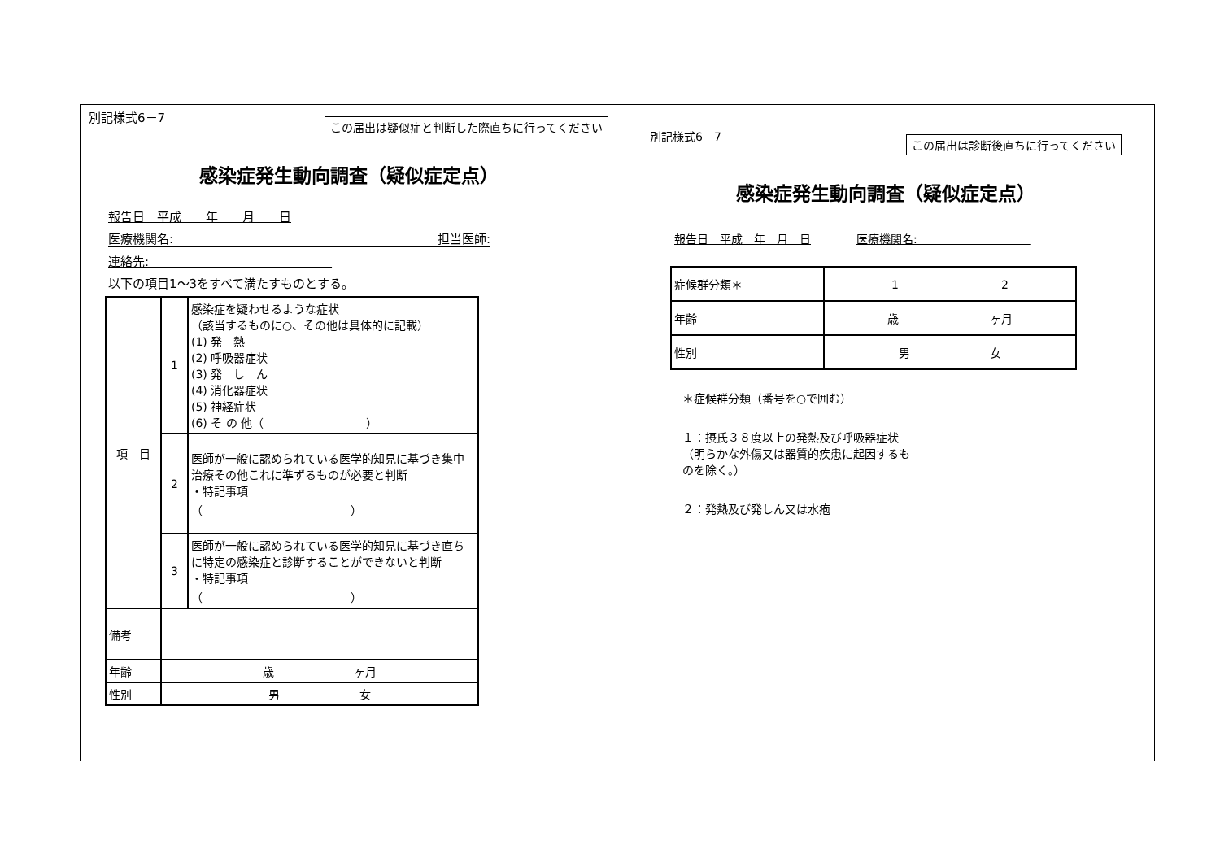別記様式6－7 この届出は疑似症と判断した際直ちに行ってください
感染症発生動向調査（疑似症定点）
報告日　平成　　年　　月　　日
医療機関名: 担当医師:
連絡先:　　　　　　　　　　　　　　　
以下の項目1～3をすべて満たすものとする。
| 項 目 | 1 | 感染症を疑わせるような症状 （該当するものに○、その他は具体的に記載） (1) 発 熱 (2) 呼吸器症状 (3) 発 し ん (4) 消化器症状 (5) 神経症状 (6) そ の 他（ ） |
| | 2 | 医師が一般に認められている医学的知見に基づき集中治療その他これに準ずるものが必要と判断 ・特記事項 （ ） |
| | 3 | 医師が一般に認められている医学的知見に基づき直ちに特定の感染症と診断することができないと判断 ・特記事項 （ ） |
| 備考 | | |
| 年齢 | 歳 ヶ月 | |
| 性別 | 男 女 | |
別記様式6－7 この届出は診断後直ちに行ってください
感染症発生動向調査（疑似症定点）
報告日　平成　年　月　日　　　　医療機関名:　　　　　　　　　　
| 症候群分類＊ | 1 2 |
| 年齢 | 歳 ヶ月 |
| 性別 | 男 女 |
＊症候群分類（番号を○で囲む）
１：摂氏３８度以上の発熱及び呼吸器症状（明らかな外傷又は器質的疾患に起因するものを除く。）
２：発熱及び発しん又は水疱